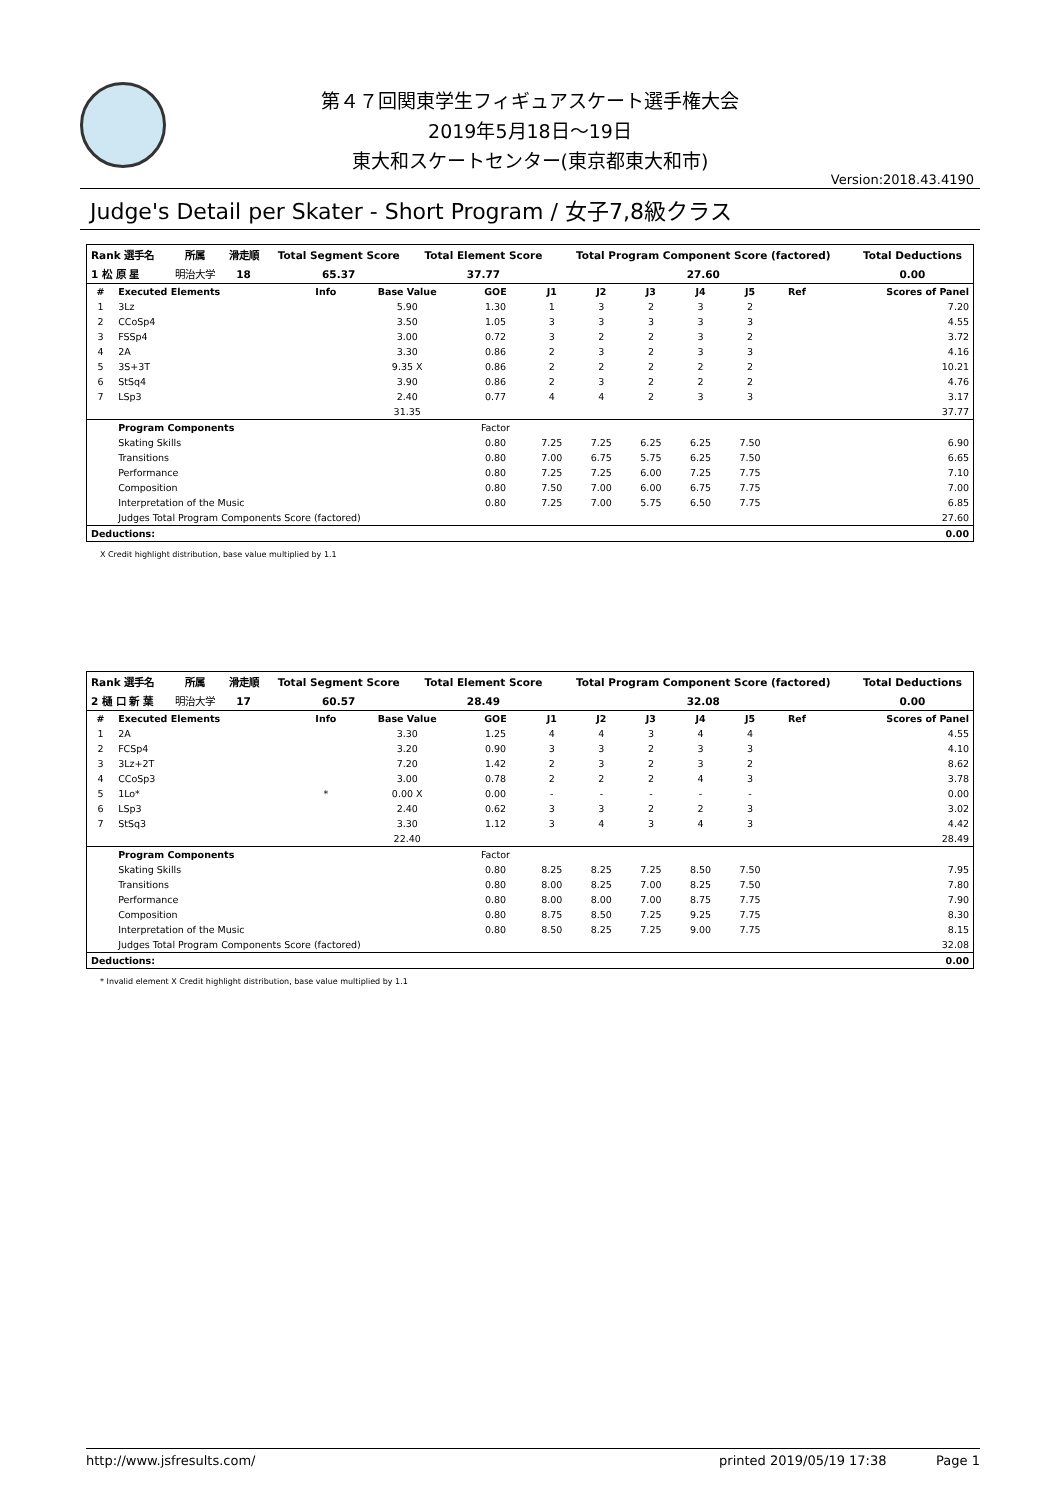第４７回関東学生フィギュアスケート選手権大会
2019年5月18日～19日
東大和スケートセンター(東京都東大和市)
Version:2018.43.4190
Judge's Detail per Skater - Short Program / 女子7,8級クラス
| Rank 選手名 | 所属 | 滑走順 | Total Segment Score | Total Element Score | Total Program Component Score (factored) | Total Deductions |
| --- | --- | --- | --- | --- | --- | --- |
| 1 松 原 星 | 明治大学 | 18 | 65.37 | 37.77 | 27.60 | 0.00 |
| # | Executed Elements | Info | Base Value | GOE | J1 | J2 | J3 | J4 | J5 | Ref | Scores of Panel |
| --- | --- | --- | --- | --- | --- | --- | --- | --- | --- | --- | --- |
| 1 | 3Lz | | 5.90 | 1.30 | 1 | 3 | 2 | 3 | 2 | | 7.20 |
| 2 | CCoSp4 | | 3.50 | 1.05 | 3 | 3 | 3 | 3 | 3 | | 4.55 |
| 3 | FSSp4 | | 3.00 | 0.72 | 3 | 2 | 2 | 3 | 2 | | 3.72 |
| 4 | 2A | | 3.30 | 0.86 | 2 | 3 | 2 | 3 | 3 | | 4.16 |
| 5 | 3S+3T | | 9.35 X | 0.86 | 2 | 2 | 2 | 2 | 2 | | 10.21 |
| 6 | StSq4 | | 3.90 | 0.86 | 2 | 3 | 2 | 2 | 2 | | 4.76 |
| 7 | LSp3 | | 2.40 | 0.77 | 4 | 4 | 2 | 3 | 3 | | 3.17 |
| | | | 31.35 | | | | | | | | 37.77 |
| | Program Components | | | Factor | | | | | | | |
| | Skating Skills | | | 0.80 | 7.25 | 7.25 | 6.25 | 6.25 | 7.50 | | 6.90 |
| | Transitions | | | 0.80 | 7.00 | 6.75 | 5.75 | 6.25 | 7.50 | | 6.65 |
| | Performance | | | 0.80 | 7.25 | 7.25 | 6.00 | 7.25 | 7.75 | | 7.10 |
| | Composition | | | 0.80 | 7.50 | 7.00 | 6.00 | 6.75 | 7.75 | | 7.00 |
| | Interpretation of the Music | | | 0.80 | 7.25 | 7.00 | 5.75 | 6.50 | 7.75 | | 6.85 |
| | Judges Total Program Components Score (factored) | | | | | | | | | | 27.60 |
| Deductions: | | | | | | | | | | | 0.00 |
X Credit highlight distribution, base value multiplied by 1.1
| Rank 選手名 | 所属 | 滑走順 | Total Segment Score | Total Element Score | Total Program Component Score (factored) | Total Deductions |
| --- | --- | --- | --- | --- | --- | --- |
| 2 樋 口 新 葉 | 明治大学 | 17 | 60.57 | 28.49 | 32.08 | 0.00 |
| # | Executed Elements | Info | Base Value | GOE | J1 | J2 | J3 | J4 | J5 | Ref | Scores of Panel |
| --- | --- | --- | --- | --- | --- | --- | --- | --- | --- | --- | --- |
| 1 | 2A | | 3.30 | 1.25 | 4 | 4 | 3 | 4 | 4 | | 4.55 |
| 2 | FCSp4 | | 3.20 | 0.90 | 3 | 3 | 2 | 3 | 3 | | 4.10 |
| 3 | 3Lz+2T | | 7.20 | 1.42 | 2 | 3 | 2 | 3 | 2 | | 8.62 |
| 4 | CCoSp3 | | 3.00 | 0.78 | 2 | 2 | 2 | 4 | 3 | | 3.78 |
| 5 | 1Lo* | * | 0.00 X | 0.00 | - | - | - | - | - | | 0.00 |
| 6 | LSp3 | | 2.40 | 0.62 | 3 | 3 | 2 | 2 | 3 | | 3.02 |
| 7 | StSq3 | | 3.30 | 1.12 | 3 | 4 | 3 | 4 | 3 | | 4.42 |
| | | | 22.40 | | | | | | | | 28.49 |
| | Program Components | | | Factor | | | | | | | |
| | Skating Skills | | | 0.80 | 8.25 | 8.25 | 7.25 | 8.50 | 7.50 | | 7.95 |
| | Transitions | | | 0.80 | 8.00 | 8.25 | 7.00 | 8.25 | 7.50 | | 7.80 |
| | Performance | | | 0.80 | 8.00 | 8.00 | 7.00 | 8.75 | 7.75 | | 7.90 |
| | Composition | | | 0.80 | 8.75 | 8.50 | 7.25 | 9.25 | 7.75 | | 8.30 |
| | Interpretation of the Music | | | 0.80 | 8.50 | 8.25 | 7.25 | 9.00 | 7.75 | | 8.15 |
| | Judges Total Program Components Score (factored) | | | | | | | | | | 32.08 |
| Deductions: | | | | | | | | | | | 0.00 |
* Invalid element X Credit highlight distribution, base value multiplied by 1.1
http://www.jsfresults.com/ printed 2019/05/19 17:38 Page 1